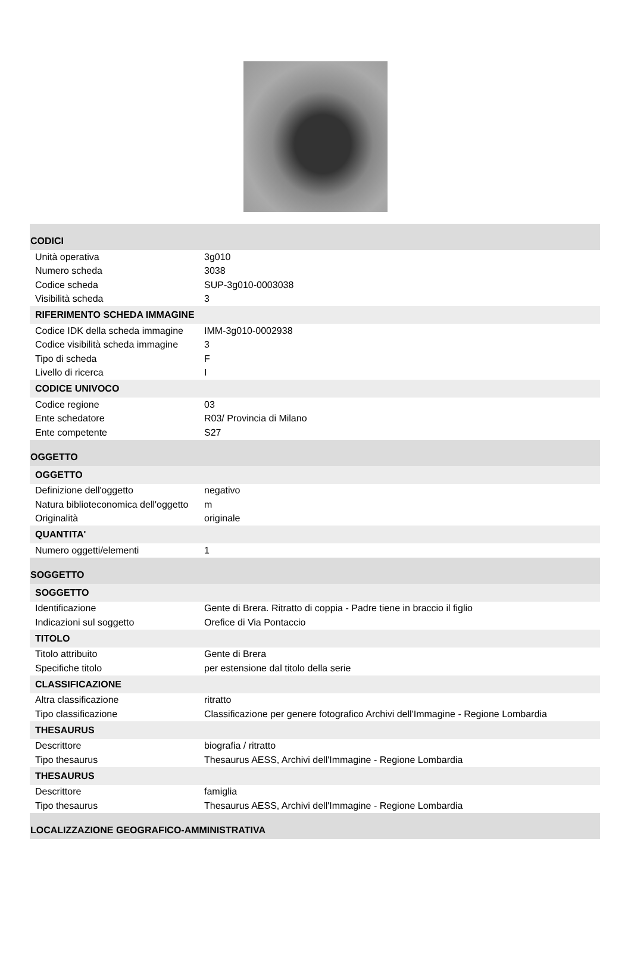| CODICI | |
| Unità operativa | 3g010 |
| Numero scheda | 3038 |
| Codice scheda | SUP-3g010-0003038 |
| Visibilità scheda | 3 |
| RIFERIMENTO SCHEDA IMMAGINE | |
| Codice IDK della scheda immagine | IMM-3g010-0002938 |
| Codice visibilità scheda immagine | 3 |
| Tipo di scheda | F |
| Livello di ricerca | I |
| CODICE UNIVOCO | |
| Codice regione | 03 |
| Ente schedatore | R03/ Provincia di Milano |
| Ente competente | S27 |
| OGGETTO | |
| OGGETTO | |
| Definizione dell'oggetto | negativo |
| Natura biblioteconomica dell'oggetto | m |
| Originalità | originale |
| QUANTITA' | |
| Numero oggetti/elementi | 1 |
| SOGGETTO | |
| SOGGETTO | |
| Identificazione | Gente di Brera. Ritratto di coppia - Padre tiene in braccio il figlio |
| Indicazioni sul soggetto | Orefice di Via Pontaccio |
| TITOLO | |
| Titolo attribuito | Gente di Brera |
| Specifiche titolo | per estensione dal titolo della serie |
| CLASSIFICAZIONE | |
| Altra classificazione | ritratto |
| Tipo classificazione | Classificazione per genere fotografico Archivi dell'Immagine - Regione Lombardia |
| THESAURUS | |
| Descrittore | biografia / ritratto |
| Tipo thesaurus | Thesaurus AESS, Archivi dell'Immagine - Regione Lombardia |
| THESAURUS | |
| Descrittore | famiglia |
| Tipo thesaurus | Thesaurus AESS, Archivi dell'Immagine - Regione Lombardia |
| LOCALIZZAZIONE GEOGRAFICO-AMMINISTRATIVA | |